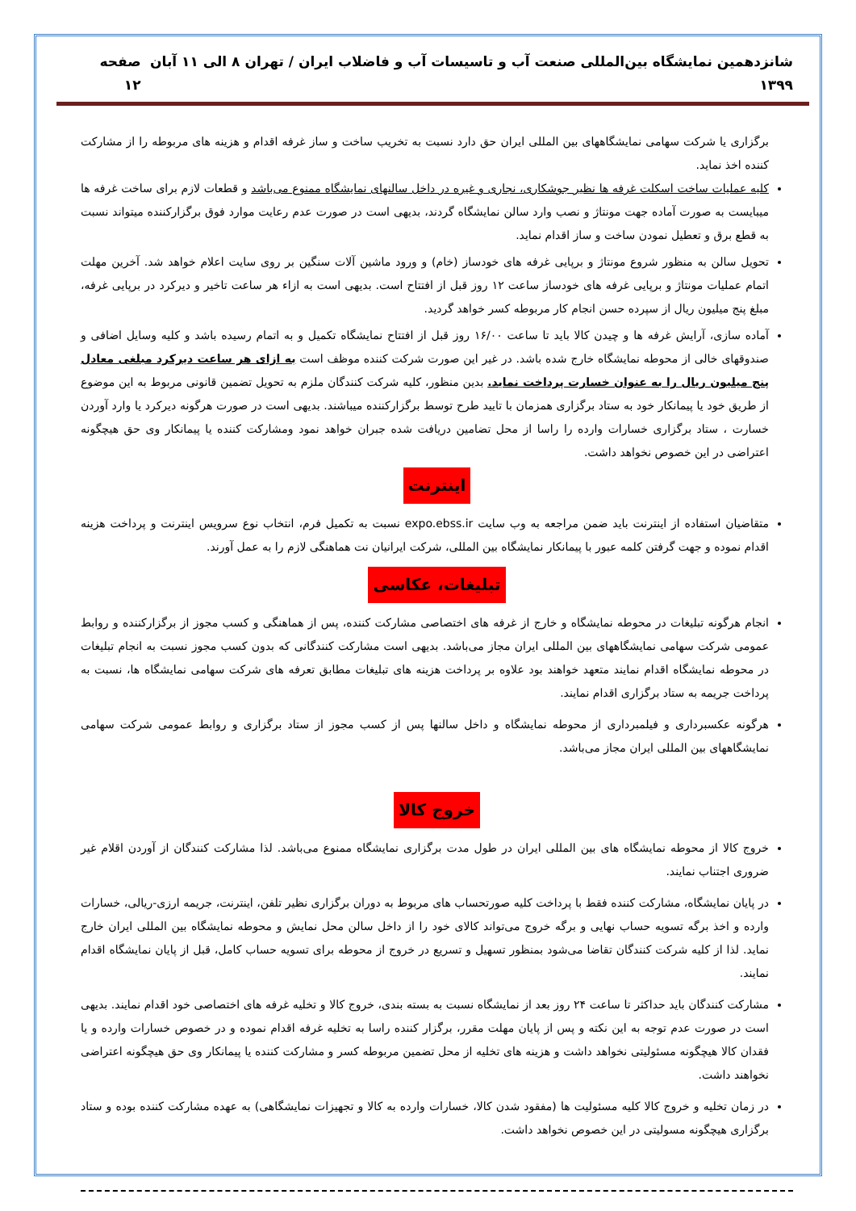شانزدهمین نمایشگاه بین‌المللی صنعت آب و تاسیسات آب و فاضلاب ایران / تهران ۸ الی ۱۱ آبان ۱۳۹۹ صفحه ۱۲
برگزاری یا شرکت سهامی نمایشگاههای بین المللی ایران حق دارد نسبت به تخریب ساخت و ساز غرفه اقدام و هزینه های مربوطه را از مشارکت کننده اخذ نماید.
کلیه عملیات ساخت اسکلت غرفه ها نظیر جوشکاری، نجاری و غیره در داخل سالنهای نمایشگاه ممنوع می‌باشد و قطعات لازم برای ساخت غرفه ها میبایست به صورت آماده جهت مونتاژ و نصب وارد سالن نمایشگاه گردند، بدیهی است در صورت عدم رعایت موارد فوق برگزارکننده میتواند نسبت به قطع برق و تعطیل نمودن ساخت و ساز اقدام نماید.
تحویل سالن به منظور شروع مونتاژ و برپایی غرفه های خودساز (خام) و ورود ماشین آلات سنگین بر روی سایت اعلام خواهد شد. آخرین مهلت اتمام عملیات مونتاژ و برپایی غرفه های خودساز ساعت ۱۲ روز قبل از افتتاح است. بدیهی است به ازاء هر ساعت تاخیر و دیرکرد در برپایی غرفه، مبلغ پنج میلیون ریال از سپرده حسن انجام کار مربوطه کسر خواهد گردید.
آماده سازی، آرایش غرفه ها و چیدن کالا باید تا ساعت ۱۶/۰۰ روز قبل از افتتاح نمایشگاه تکمیل و به اتمام رسیده باشد و کلیه وسایل اضافی و صندوقهای خالی از محوطه نمایشگاه خارج شده باشد. در غیر این صورت شرکت کننده موظف است به ازای هر ساعت دیرکرد مبلغی معادل پنج میلیون ریال را به عنوان خسارت پرداخت نماید. بدین منظور، کلیه شرکت کنندگان ملزم به تحویل تضمین قانونی مربوط به این موضوع از طریق خود یا پیمانکار خود به ستاد برگزاری همزمان با تایید طرح توسط برگزارکننده میباشند. بدیهی است در صورت هرگونه دیرکرد یا وارد آوردن خسارت ، ستاد برگزاری خسارات وارده را راسا از محل تضامین دریافت شده جبران خواهد نمود ومشارکت کننده یا پیمانکار وی حق هیچگونه اعتراضی در این خصوص نخواهد داشت.
اینترنت
متقاضیان استفاده از اینترنت باید ضمن مراجعه به وب سایت expo.ebss.ir نسبت به تکمیل فرم، انتخاب نوع سرویس اینترنت و پرداخت هزینه اقدام نموده و جهت گرفتن کلمه عبور با پیمانکار نمایشگاه بین المللی، شرکت ایرانیان نت هماهنگی لازم را به عمل آورند.
تبلیغات، عکاسی
انجام هرگونه تبلیغات در محوطه نمایشگاه و خارج از غرفه های اختصاصی مشارکت کننده، پس از هماهنگی و کسب مجوز از برگزارکننده و روابط عمومی شرکت سهامی نمایشگاههای بین المللی ایران مجاز می‌باشد. بدیهی است مشارکت کنندگانی که بدون کسب مجوز نسبت به انجام تبلیغات در محوطه نمایشگاه اقدام نمایند متعهد خواهند بود علاوه بر پرداخت هزینه های تبلیغات مطابق تعرفه های شرکت سهامی نمایشگاه ها، نسبت به پرداخت جریمه به ستاد برگزاری اقدام نمایند.
هرگونه عکسبرداری و فیلمبرداری از محوطه نمایشگاه و داخل سالنها پس از کسب مجوز از ستاد برگزاری و روابط عمومی شرکت سهامی نمایشگاههای بین المللی ایران مجاز می‌باشد.
خروج کالا
خروج کالا از محوطه نمایشگاه های بین المللی ایران در طول مدت برگزاری نمایشگاه ممنوع می‌باشد. لذا مشارکت کنندگان از آوردن اقلام غیر ضروری اجتناب نمایند.
در پایان نمایشگاه، مشارکت کننده فقط با پرداخت کلیه صورتحساب های مربوط به دوران برگزاری نظیر تلفن، اینترنت، جریمه ارزی-ریالی، خسارات وارده و اخذ برگه تسویه حساب نهایی و برگه خروج می‌تواند کالای خود را از داخل سالن محل نمایش و محوطه نمایشگاه بین المللی ایران خارج نماید. لذا از کلیه شرکت کنندگان تقاضا می‌شود بمنظور تسهیل و تسریع در خروج از محوطه برای تسویه حساب کامل، قبل از پایان نمایشگاه اقدام نمایند.
مشارکت کنندگان باید حداکثر تا ساعت ۲۴ روز بعد از نمایشگاه نسبت به بسته بندی، خروج کالا و تخلیه غرفه های اختصاصی خود اقدام نمایند. بدیهی است در صورت عدم توجه به این نکته و پس از پایان مهلت مقرر، برگزار کننده راسا به تخلیه غرفه اقدام نموده و در خصوص خسارات وارده و یا فقدان کالا هیچگونه مسئولیتی نخواهد داشت و هزینه های تخلیه از محل تضمین مربوطه کسر و مشارکت کننده یا پیمانکار وی حق هیچگونه اعتراضی نخواهند داشت.
در زمان تخلیه و خروج کالا کلیه مسئولیت ها (مفقود شدن کالا، خسارات وارده به کالا و تجهیزات نمایشگاهی) به عهده مشارکت کننده بوده و ستاد برگزاری هیچگونه مسولیتی در این خصوص نخواهد داشت.